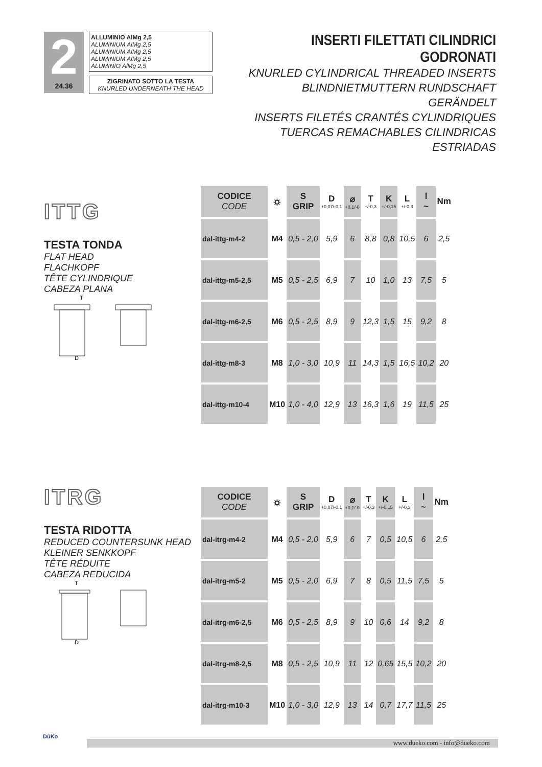2
24.36
ALLUMINIO AlMg 2,5
ALUMINIUM AlMg 2,5
ALUMINIUM AlMg 2,5
ALUMINIUM AlMg 2,5
ALUMINIO AlMg 2,5
ZIGRINATO SOTTO LA TESTA
KNURLED UNDERNEATH THE HEAD
INSERTI FILETTATI CILINDRICI GODRONATI
KNURLED CYLINDRICAL THREADED INSERTS
BLINDNIETMUTTERN RUNDSCHAFT GERÄNDELT
INSERTS FILETÉS CRANTÉS CYLINDRIQUES
TUERCAS REMACHABLES CILINDRICAS ESTRIADAS
ITTG
TESTA TONDA
FLAT HEAD
FLACHKOPF
TÊTE CYLINDRIQUE
CABEZA PLANA
T
D
| CODICE CODE | ⛭ | S GRIP | D +0,07/-0,1 | ⌀ +0,1/-0 | T +/-0,3 | K +/-0,15 | L +/-0,3 | l ~ | Nm |
| --- | --- | --- | --- | --- | --- | --- | --- | --- | --- |
| dal-ittg-m4-2 | M4 | 0,5 - 2,0 | 5,9 | 6 | 8,8 | 0,8 | 10,5 | 6 | 2,5 |
| dal-ittg-m5-2,5 | M5 | 0,5 - 2,5 | 6,9 | 7 | 10 | 1,0 | 13 | 7,5 | 5 |
| dal-ittg-m6-2,5 | M6 | 0,5 - 2,5 | 8,9 | 9 | 12,3 | 1,5 | 15 | 9,2 | 8 |
| dal-ittg-m8-3 | M8 | 1,0 - 3,0 | 10,9 | 11 | 14,3 | 1,5 | 16,5 | 10,2 | 20 |
| dal-ittg-m10-4 | M10 | 1,0 - 4,0 | 12,9 | 13 | 16,3 | 1,6 | 19 | 11,5 | 25 |
ITRG
TESTA RIDOTTA
REDUCED COUNTERSUNK HEAD
KLEINER SENKKOPF
TÊTE RÉDUITE
CABEZA REDUCIDA
T
D
| CODICE CODE | ⛭ | S GRIP | D +0,07/-0,1 | ⌀ +0,1/-0 | T +/-0,3 | K +/-0,15 | L +/-0,3 | l ~ | Nm |
| --- | --- | --- | --- | --- | --- | --- | --- | --- | --- |
| dal-itrg-m4-2 | M4 | 0,5 - 2,0 | 5,9 | 6 | 7 | 0,5 | 10,5 | 6 | 2,5 |
| dal-itrg-m5-2 | M5 | 0,5 - 2,0 | 6,9 | 7 | 8 | 0,5 | 11,5 | 7,5 | 5 |
| dal-itrg-m6-2,5 | M6 | 0,5 - 2,5 | 8,9 | 9 | 10 | 0,6 | 14 | 9,2 | 8 |
| dal-itrg-m8-2,5 | M8 | 0,5 - 2,5 | 10,9 | 11 | 12 | 0,65 | 15,5 | 10,2 | 20 |
| dal-itrg-m10-3 | M10 | 1,0 - 3,0 | 12,9 | 13 | 14 | 0,7 | 17,7 | 11,5 | 25 |
DüKo
www.dueko.com - info@dueko.com